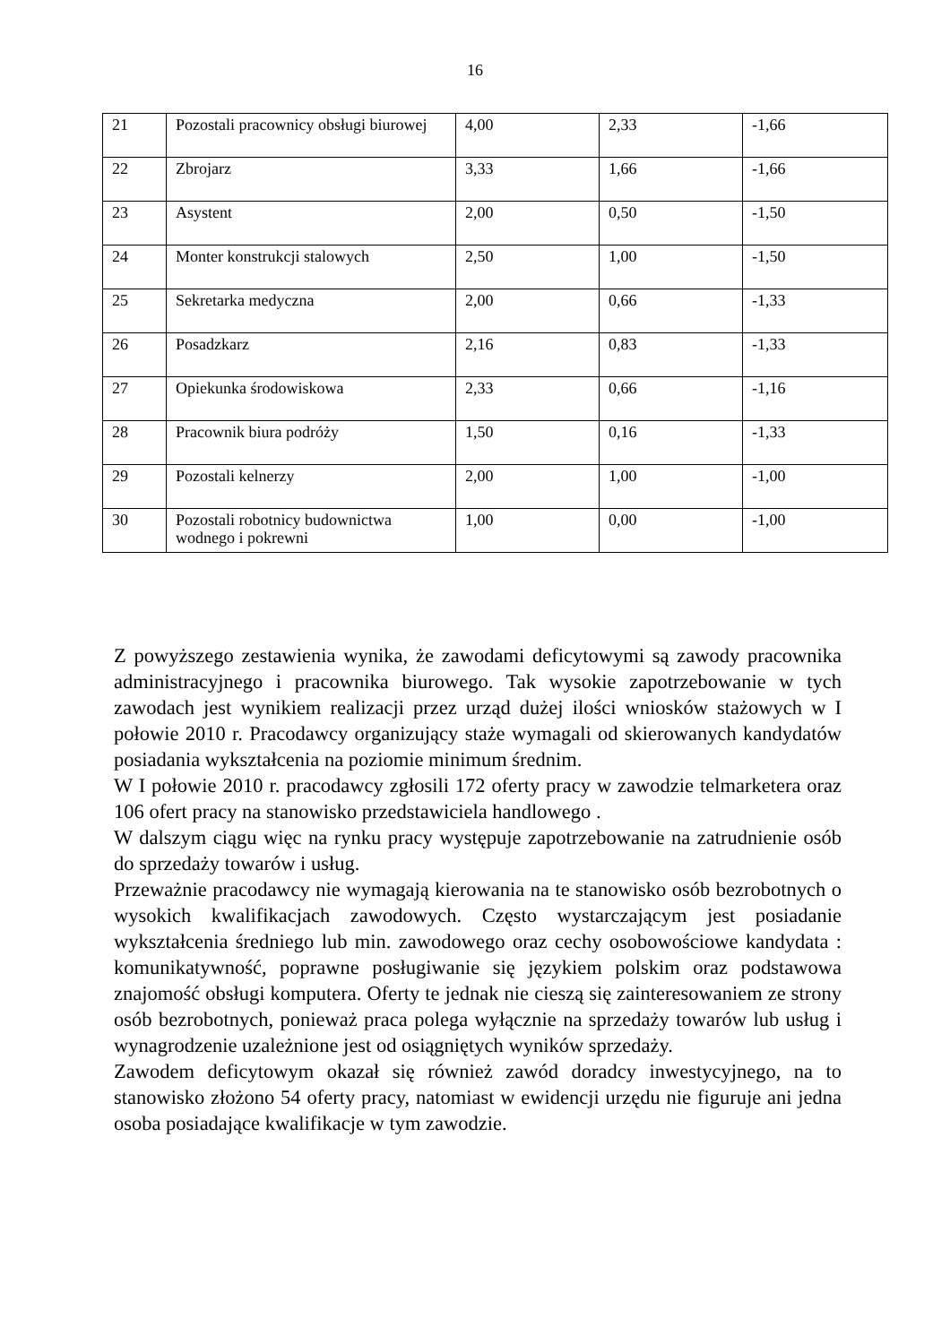16
| 21 | Pozostali pracownicy obsługi biurowej | 4,00 | 2,33 | -1,66 |
| 22 | Zbrojarz | 3,33 | 1,66 | -1,66 |
| 23 | Asystent | 2,00 | 0,50 | -1,50 |
| 24 | Monter konstrukcji stalowych | 2,50 | 1,00 | -1,50 |
| 25 | Sekretarka medyczna | 2,00 | 0,66 | -1,33 |
| 26 | Posadzkarz | 2,16 | 0,83 | -1,33 |
| 27 | Opiekunka środowiskowa | 2,33 | 0,66 | -1,16 |
| 28 | Pracownik biura podróży | 1,50 | 0,16 | -1,33 |
| 29 | Pozostali kelnerzy | 2,00 | 1,00 | -1,00 |
| 30 | Pozostali robotnicy budownictwa wodnego i pokrewni | 1,00 | 0,00 | -1,00 |
Z powyższego zestawienia wynika, że zawodami deficytowymi są zawody pracownika administracyjnego i pracownika biurowego. Tak wysokie zapotrzebowanie w tych zawodach jest wynikiem realizacji przez urząd dużej ilości wniosków stażowych w I połowie 2010 r. Pracodawcy organizujący staże wymagali od skierowanych kandydatów posiadania wykształcenia na poziomie minimum średnim.
W I połowie 2010 r. pracodawcy zgłosili 172 oferty pracy w zawodzie telmarketera oraz 106 ofert pracy na stanowisko przedstawiciela handlowego .
W dalszym ciągu więc na rynku pracy występuje zapotrzebowanie na zatrudnienie osób do sprzedaży towarów i usług.
Przeważnie pracodawcy nie wymagają kierowania na te stanowisko osób bezrobotnych o wysokich kwalifikacjach zawodowych. Często wystarczającym jest posiadanie wykształcenia średniego lub min. zawodowego oraz cechy osobowościowe kandydata : komunikatywność, poprawne posługiwanie się językiem polskim oraz podstawowa znajomość obsługi komputera. Oferty te jednak nie cieszą się zainteresowaniem ze strony osób bezrobotnych, ponieważ praca polega wyłącznie na sprzedaży towarów lub usług i wynagrodzenie uzależnione jest od osiągniętych wyników sprzedaży.
Zawodem deficytowym okazał się również zawód doradcy inwestycyjnego, na to stanowisko złożono 54 oferty pracy, natomiast w ewidencji urzędu nie figuruje ani jedna osoba posiadające kwalifikacje w tym zawodzie.